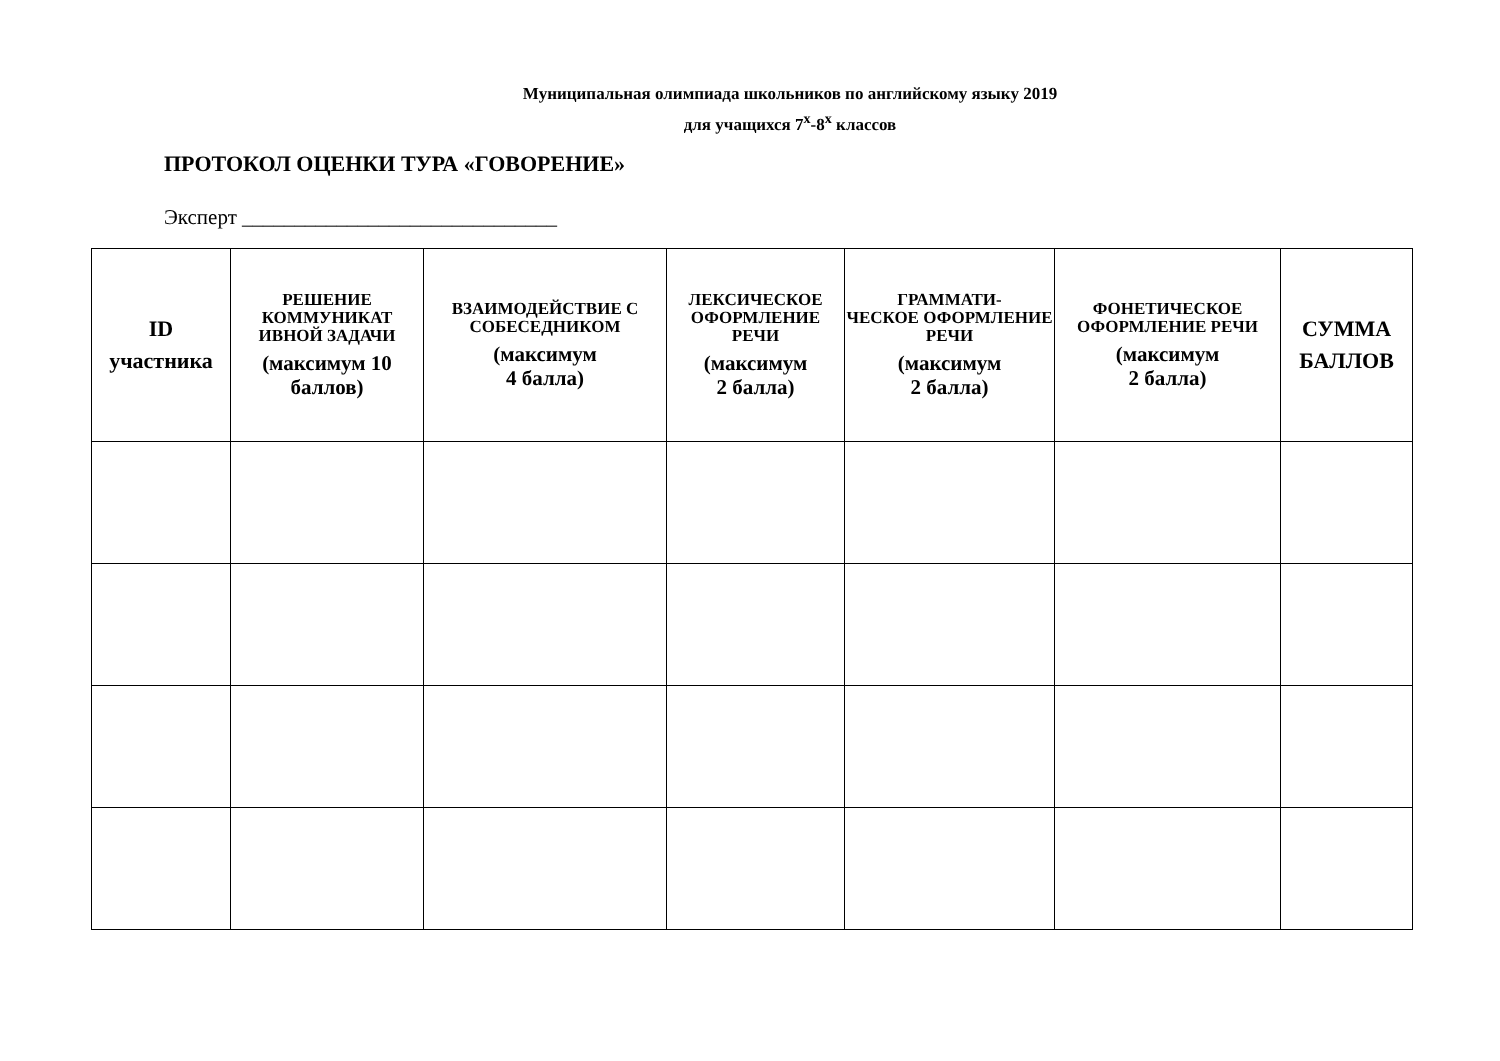Муниципальная олимпиада школьников по английскому языку 2019
для учащихся 7<sup>х</sup>-8<sup>х</sup> классов
ПРОТОКОЛ ОЦЕНКИ ТУРА «ГОВОРЕНИЕ»
Эксперт ______________________________
| ID участника | РЕШЕНИЕ КОММУНИКАТ ИВНОЙ ЗАДАЧИ (максимум 10 баллов) | ВЗАИМОДЕЙСТВИЕ С СОБЕСЕДНИКОМ (максимум 4 балла) | ЛЕКСИЧЕСКОЕ ОФОРМЛЕНИЕ РЕЧИ (максимум 2 балла) | ГРАММАТИ- ЧЕСКОЕ ОФОРМЛЕНИЕ РЕЧИ (максимум 2 балла) | ФОНЕТИЧЕСКОЕ ОФОРМЛЕНИЕ РЕЧИ (максимум 2 балла) | СУММА БАЛЛОВ |
| --- | --- | --- | --- | --- | --- | --- |